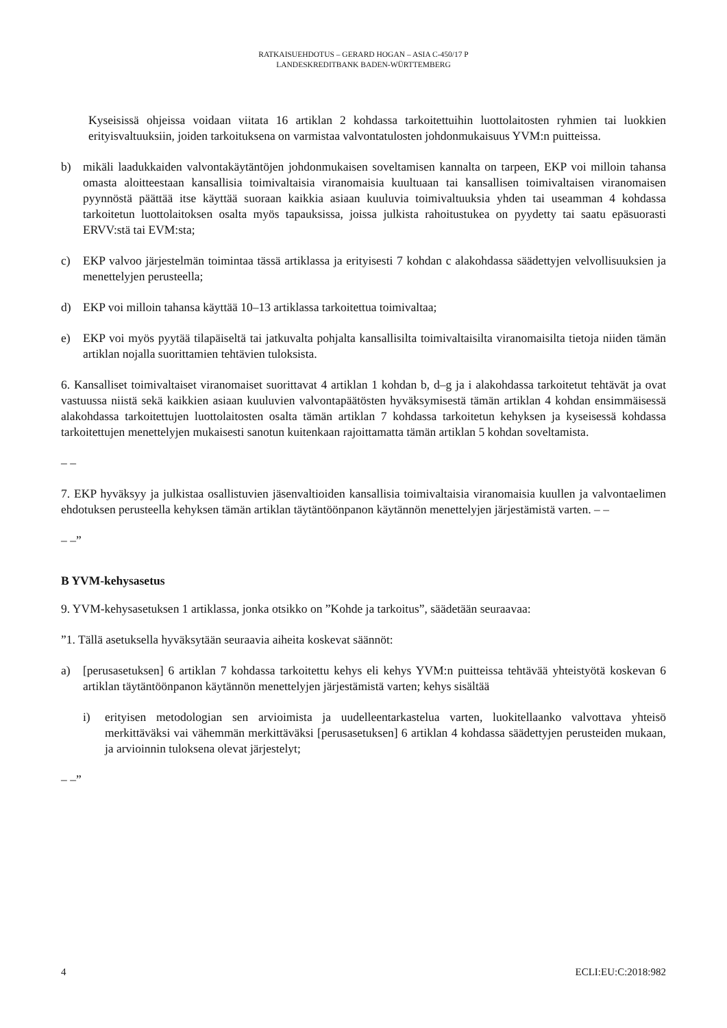RATKAISUEHDOTUS – GERARD HOGAN – ASIA C-450/17 P
LANDESKREDITBANK BADEN-WÜRTTEMBERG
Kyseisissä ohjeissa voidaan viitata 16 artiklan 2 kohdassa tarkoitettuihin luottolaitosten ryhmien tai luokkien erityisvaltuuksiin, joiden tarkoituksena on varmistaa valvontatulosten johdonmukaisuus YVM:n puitteissa.
b) mikäli laadukkaiden valvontakäytäntöjen johdonmukaisen soveltamisen kannalta on tarpeen, EKP voi milloin tahansa omasta aloitteestaan kansallisia toimivaltaisia viranomaisia kuultuaan tai kansallisen toimivaltaisen viranomaisen pyynnöstä päättää itse käyttää suoraan kaikkia asiaan kuuluvia toimivaltuuksia yhden tai useamman 4 kohdassa tarkoitetun luottolaitoksen osalta myös tapauksissa, joissa julkista rahoitustukea on pyydetty tai saatu epäsuorasti ERVV:stä tai EVM:sta;
c) EKP valvoo järjestelmän toimintaa tässä artiklassa ja erityisesti 7 kohdan c alakohdassa säädettyjen velvollisuuksien ja menettelyjen perusteella;
d) EKP voi milloin tahansa käyttää 10–13 artiklassa tarkoitettua toimivaltaa;
e) EKP voi myös pyytää tilapäiseltä tai jatkuvalta pohjalta kansallisilta toimivaltaisilta viranomaisilta tietoja niiden tämän artiklan nojalla suorittamien tehtävien tuloksista.
6. Kansalliset toimivaltaiset viranomaiset suorittavat 4 artiklan 1 kohdan b, d–g ja i alakohdassa tarkoitetut tehtävät ja ovat vastuussa niistä sekä kaikkien asiaan kuuluvien valvontapäätösten hyväksymisestä tämän artiklan 4 kohdan ensimmäisessä alakohdassa tarkoitettujen luottolaitosten osalta tämän artiklan 7 kohdassa tarkoitetun kehyksen ja kyseisessä kohdassa tarkoitettujen menettelyjen mukaisesti sanotun kuitenkaan rajoittamatta tämän artiklan 5 kohdan soveltamista.
– –
7. EKP hyväksyy ja julkistaa osallistuvien jäsenvaltioiden kansallisia toimivaltaisia viranomaisia kuullen ja valvontaelimen ehdotuksen perusteella kehyksen tämän artiklan täytäntöönpanon käytännön menettelyjen järjestämistä varten. – –
– –”
B YVM-kehysasetus
9. YVM-kehysasetuksen 1 artiklassa, jonka otsikko on ”Kohde ja tarkoitus”, säädetään seuraavaa:
”1. Tällä asetuksella hyväksytään seuraavia aiheita koskevat säännöt:
a) [perusasetuksen] 6 artiklan 7 kohdassa tarkoitettu kehys eli kehys YVM:n puitteissa tehtävää yhteistyötä koskevan 6 artiklan täytäntöönpanon käytännön menettelyjen järjestämistä varten; kehys sisältää
i) erityisen metodologian sen arvioimista ja uudelleentarkastelua varten, luokitellaanko valvottava yhteisö merkittäväksi vai vähemmän merkittäväksi [perusasetuksen] 6 artiklan 4 kohdassa säädettyjen perusteiden mukaan, ja arvioinnin tuloksena olevat järjestelyt;
– –”
4 ECLI:EU:C:2018:982